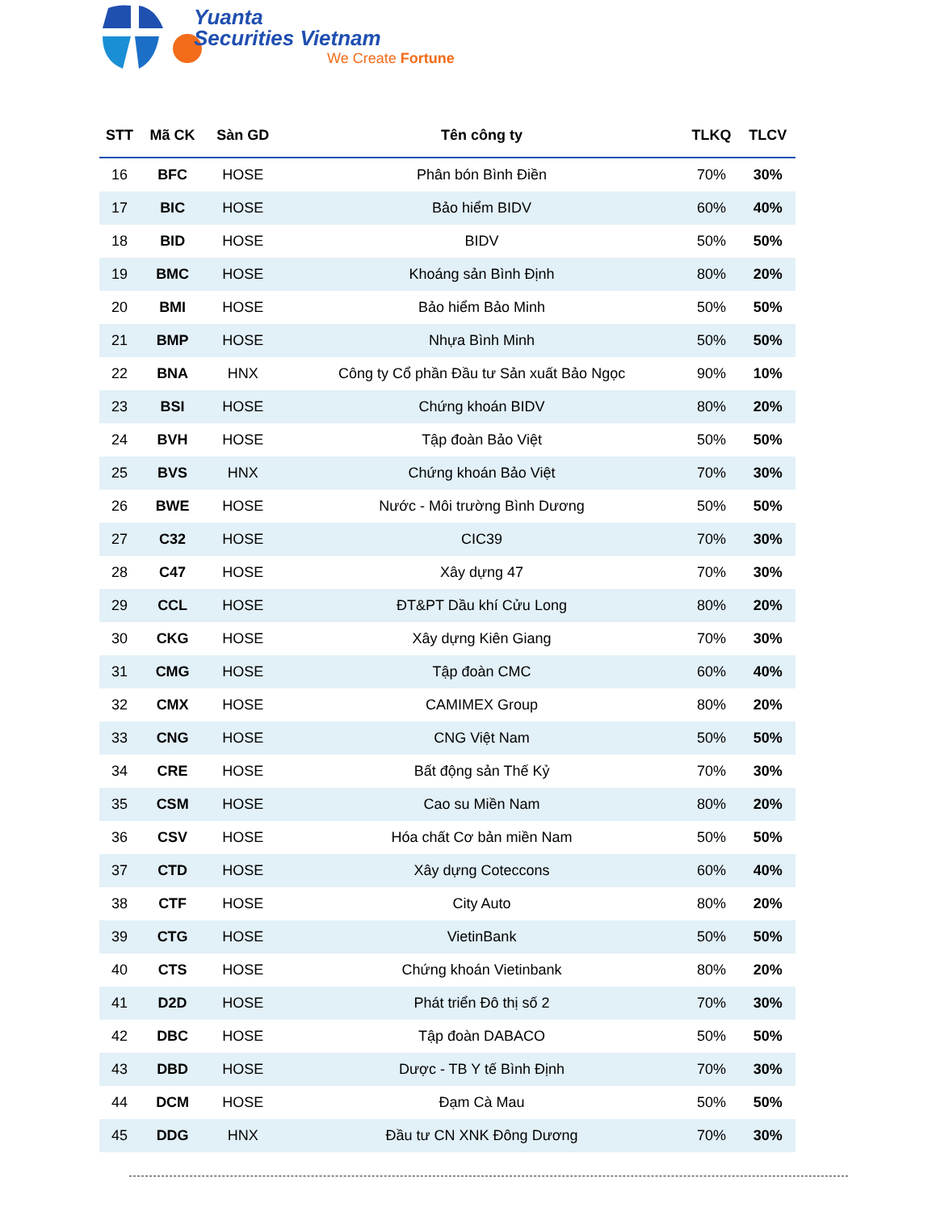Yuanta
Securities Vietnam
We Create Fortune
| STT | Mã CK | Sàn GD | Tên công ty | TLKQ | TLCV |
| --- | --- | --- | --- | --- | --- |
| 16 | BFC | HOSE | Phân bón Bình Điền | 70% | 30% |
| 17 | BIC | HOSE | Bảo hiểm BIDV | 60% | 40% |
| 18 | BID | HOSE | BIDV | 50% | 50% |
| 19 | BMC | HOSE | Khoáng sản Bình Định | 80% | 20% |
| 20 | BMI | HOSE | Bảo hiểm Bảo Minh | 50% | 50% |
| 21 | BMP | HOSE | Nhựa Bình Minh | 50% | 50% |
| 22 | BNA | HNX | Công ty Cổ phần Đầu tư Sản xuất Bảo Ngọc | 90% | 10% |
| 23 | BSI | HOSE | Chứng khoán BIDV | 80% | 20% |
| 24 | BVH | HOSE | Tập đoàn Bảo Việt | 50% | 50% |
| 25 | BVS | HNX | Chứng khoán Bảo Việt | 70% | 30% |
| 26 | BWE | HOSE | Nước - Môi trường Bình Dương | 50% | 50% |
| 27 | C32 | HOSE | CIC39 | 70% | 30% |
| 28 | C47 | HOSE | Xây dựng 47 | 70% | 30% |
| 29 | CCL | HOSE | ĐT&PT Dầu khí Cửu Long | 80% | 20% |
| 30 | CKG | HOSE | Xây dựng Kiên Giang | 70% | 30% |
| 31 | CMG | HOSE | Tập đoàn CMC | 60% | 40% |
| 32 | CMX | HOSE | CAMIMEX Group | 80% | 20% |
| 33 | CNG | HOSE | CNG Việt Nam | 50% | 50% |
| 34 | CRE | HOSE | Bất động sản Thế Kỷ | 70% | 30% |
| 35 | CSM | HOSE | Cao su Miền Nam | 80% | 20% |
| 36 | CSV | HOSE | Hóa chất Cơ bản miền Nam | 50% | 50% |
| 37 | CTD | HOSE | Xây dựng Coteccons | 60% | 40% |
| 38 | CTF | HOSE | City Auto | 80% | 20% |
| 39 | CTG | HOSE | VietinBank | 50% | 50% |
| 40 | CTS | HOSE | Chứng khoán Vietinbank | 80% | 20% |
| 41 | D2D | HOSE | Phát triển Đô thị số 2 | 70% | 30% |
| 42 | DBC | HOSE | Tập đoàn DABACO | 50% | 50% |
| 43 | DBD | HOSE | Dược - TB Y tế Bình Định | 70% | 30% |
| 44 | DCM | HOSE | Đạm Cà Mau | 50% | 50% |
| 45 | DDG | HNX | Đầu tư CN XNK Đông Dương | 70% | 30% |